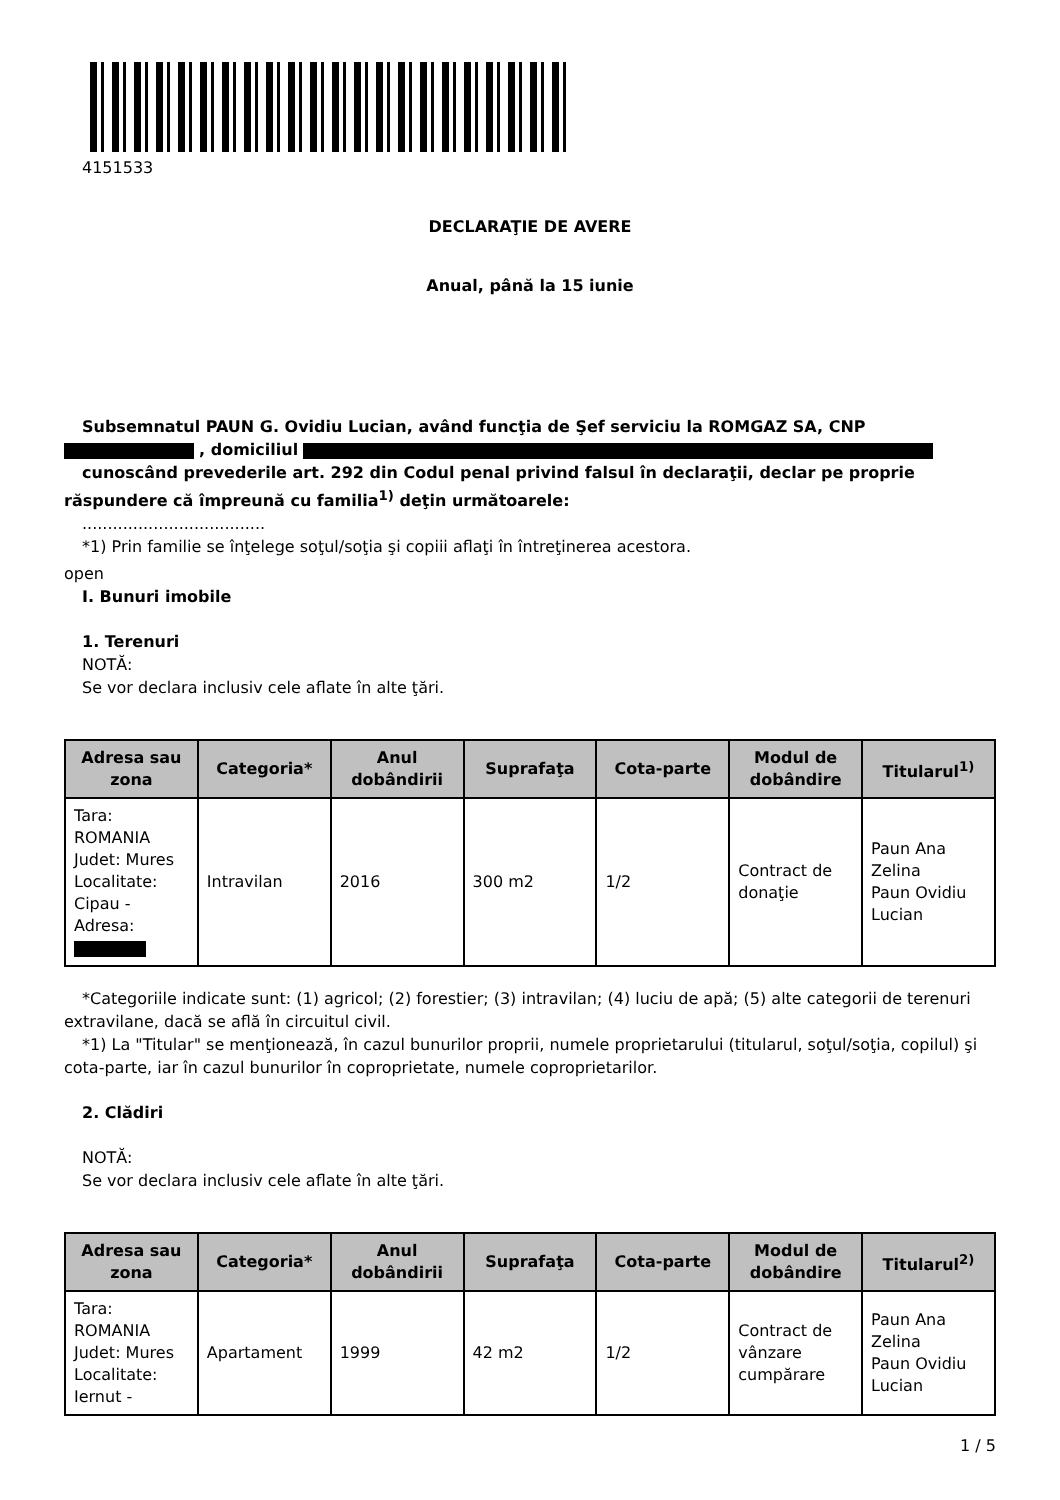4151533
DECLARAŢIE DE AVERE
Anual, până la 15 iunie
Subsemnatul PAUN G. Ovidiu Lucian, având funcţia de Şef serviciu la ROMGAZ SA, CNP
, domiciliul
cunoscând prevederile art. 292 din Codul penal privind falsul în declaraţii, declar pe proprie răspundere că împreună cu familia<sup>1)</sup> deţin următoarele:
....................................
*1) Prin familie se înţelege soţul/soţia şi copiii aflaţi în întreţinerea acestora.
open
I. Bunuri imobile
1. Terenuri
NOTĂ:
Se vor declara inclusiv cele aflate în alte ţări.
| Adresa sau zona | Categoria* | Anul dobândirii | Suprafaţa | Cota-parte | Modul de dobândire | Titularul<sup>1)</sup> |
| --- | --- | --- | --- | --- | --- | --- |
| Tara: ROMANIA Judet: Mures Localitate: Cipau - Adresa: | Intravilan | 2016 | 300 m2 | 1/2 | Contract de donaţie | Paun Ana Zelina Paun Ovidiu Lucian |
*Categoriile indicate sunt: (1) agricol; (2) forestier; (3) intravilan; (4) luciu de apă; (5) alte categorii de terenuri extravilane, dacă se află în circuitul civil.
*1) La "Titular" se menţionează, în cazul bunurilor proprii, numele proprietarului (titularul, soţul/soţia, copilul) şi cota-parte, iar în cazul bunurilor în coproprietate, numele coproprietarilor.
2. Clădiri
NOTĂ:
Se vor declara inclusiv cele aflate în alte ţări.
| Adresa sau zona | Categoria* | Anul dobândirii | Suprafaţa | Cota-parte | Modul de dobândire | Titularul<sup>2)</sup> |
| --- | --- | --- | --- | --- | --- | --- |
| Tara: ROMANIA Judet: Mures Localitate: Iernut - | Apartament | 1999 | 42 m2 | 1/2 | Contract de vânzare cumpărare | Paun Ana Zelina Paun Ovidiu Lucian |
1 / 5